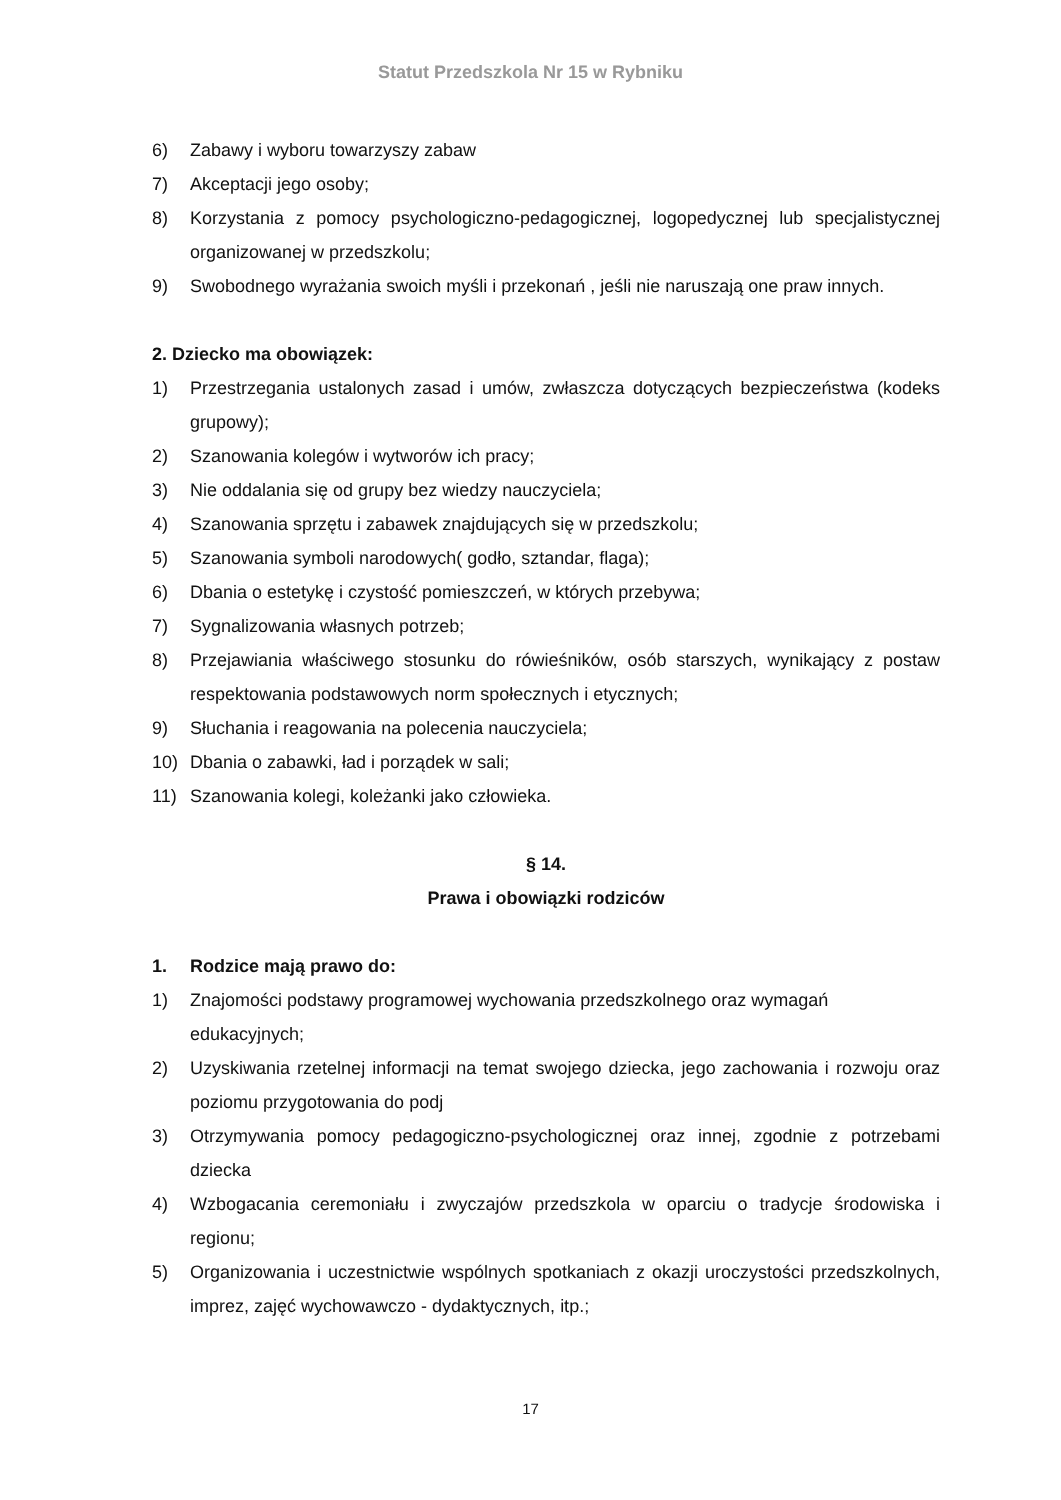Statut Przedszkola Nr 15 w Rybniku
6) Zabawy i wyboru towarzyszy zabaw
7) Akceptacji jego osoby;
8) Korzystania z pomocy psychologiczno-pedagogicznej, logopedycznej lub specjalistycznej organizowanej w przedszkolu;
9) Swobodnego wyrażania swoich myśli i przekonań , jeśli nie naruszają one praw innych.
2. Dziecko ma obowiązek:
1) Przestrzegania ustalonych zasad i umów, zwłaszcza dotyczących bezpieczeństwa (kodeks grupowy);
2) Szanowania kolegów i wytworów ich pracy;
3) Nie oddalania się od grupy bez wiedzy nauczyciela;
4) Szanowania sprzętu i zabawek znajdujących się w przedszkolu;
5) Szanowania symboli narodowych( godło, sztandar, flaga);
6) Dbania o estetykę i czystość pomieszczeń, w których przebywa;
7) Sygnalizowania własnych potrzeb;
8) Przejawiania właściwego stosunku do rówieśników, osób starszych, wynikający z postaw respektowania podstawowych norm społecznych i etycznych;
9) Słuchania i reagowania na polecenia nauczyciela;
10) Dbania o zabawki, ład i porządek w sali;
11) Szanowania kolegi, koleżanki jako człowieka.
§ 14.
Prawa i obowiązki rodziców
1. Rodzice mają prawo do:
1) Znajomości podstawy programowej wychowania przedszkolnego oraz wymagań edukacyjnych;
2) Uzyskiwania rzetelnej informacji na temat swojego dziecka, jego zachowania i rozwoju oraz poziomu przygotowania do podj
3) Otrzymywania pomocy pedagogiczno-psychologicznej oraz innej, zgodnie z potrzebami dziecka
4) Wzbogacania ceremoniału i zwyczajów przedszkola w oparciu o tradycje środowiska i regionu;
5) Organizowania i uczestnictwie wspólnych spotkaniach z okazji uroczystości przedszkolnych, imprez, zajęć wychowawczo - dydaktycznych, itp.;
17